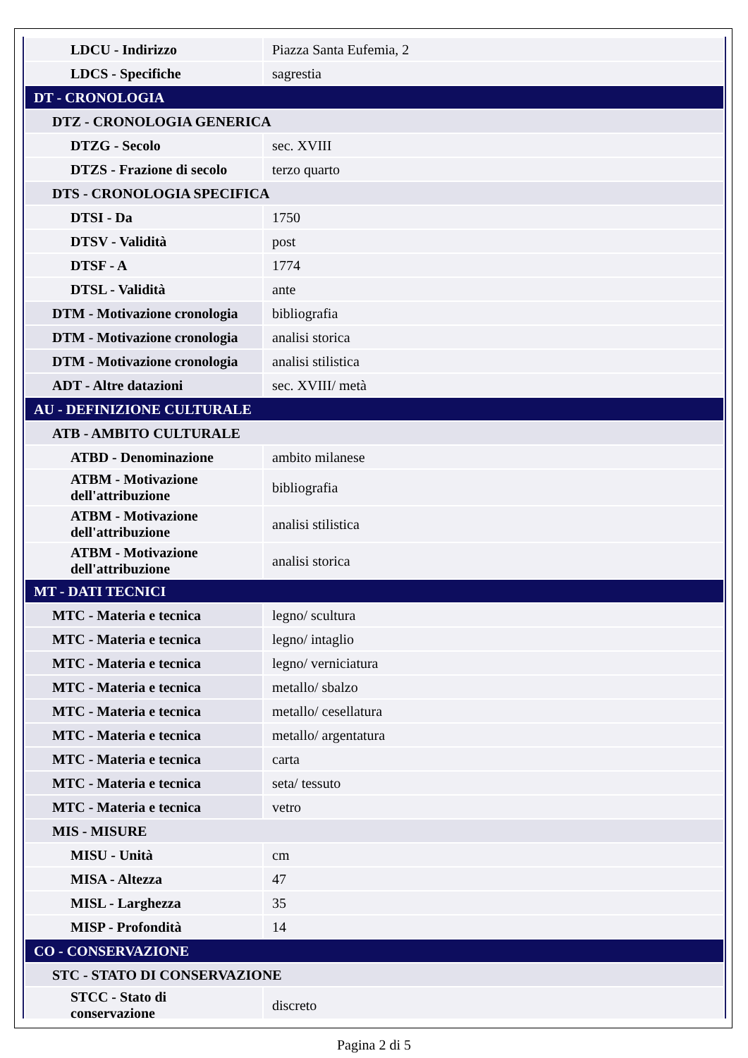| LDCU - Indirizzo | Piazza Santa Eufemia, 2 |
| LDCS - Specifiche | sagrestia |
| DT - CRONOLOGIA | |
| DTZ - CRONOLOGIA GENERICA | |
| DTZG - Secolo | sec. XVIII |
| DTZS - Frazione di secolo | terzo quarto |
| DTS - CRONOLOGIA SPECIFICA | |
| DTSI - Da | 1750 |
| DTSV - Validità | post |
| DTSF - A | 1774 |
| DTSL - Validità | ante |
| DTM - Motivazione cronologia | bibliografia |
| DTM - Motivazione cronologia | analisi storica |
| DTM - Motivazione cronologia | analisi stilistica |
| ADT - Altre datazioni | sec. XVIII/ metà |
| AU - DEFINIZIONE CULTURALE | |
| ATB - AMBITO CULTURALE | |
| ATBD - Denominazione | ambito milanese |
| ATBM - Motivazione dell'attribuzione | bibliografia |
| ATBM - Motivazione dell'attribuzione | analisi stilistica |
| ATBM - Motivazione dell'attribuzione | analisi storica |
| MT - DATI TECNICI | |
| MTC - Materia e tecnica | legno/ scultura |
| MTC - Materia e tecnica | legno/ intaglio |
| MTC - Materia e tecnica | legno/ verniciatura |
| MTC - Materia e tecnica | metallo/ sbalzo |
| MTC - Materia e tecnica | metallo/ cesellatura |
| MTC - Materia e tecnica | metallo/ argentatura |
| MTC - Materia e tecnica | carta |
| MTC - Materia e tecnica | seta/ tessuto |
| MTC - Materia e tecnica | vetro |
| MIS - MISURE | |
| MISU - Unità | cm |
| MISA - Altezza | 47 |
| MISL - Larghezza | 35 |
| MISP - Profondità | 14 |
| CO - CONSERVAZIONE | |
| STC - STATO DI CONSERVAZIONE | |
| STCC - Stato di conservazione | discreto |
Pagina 2 di 5